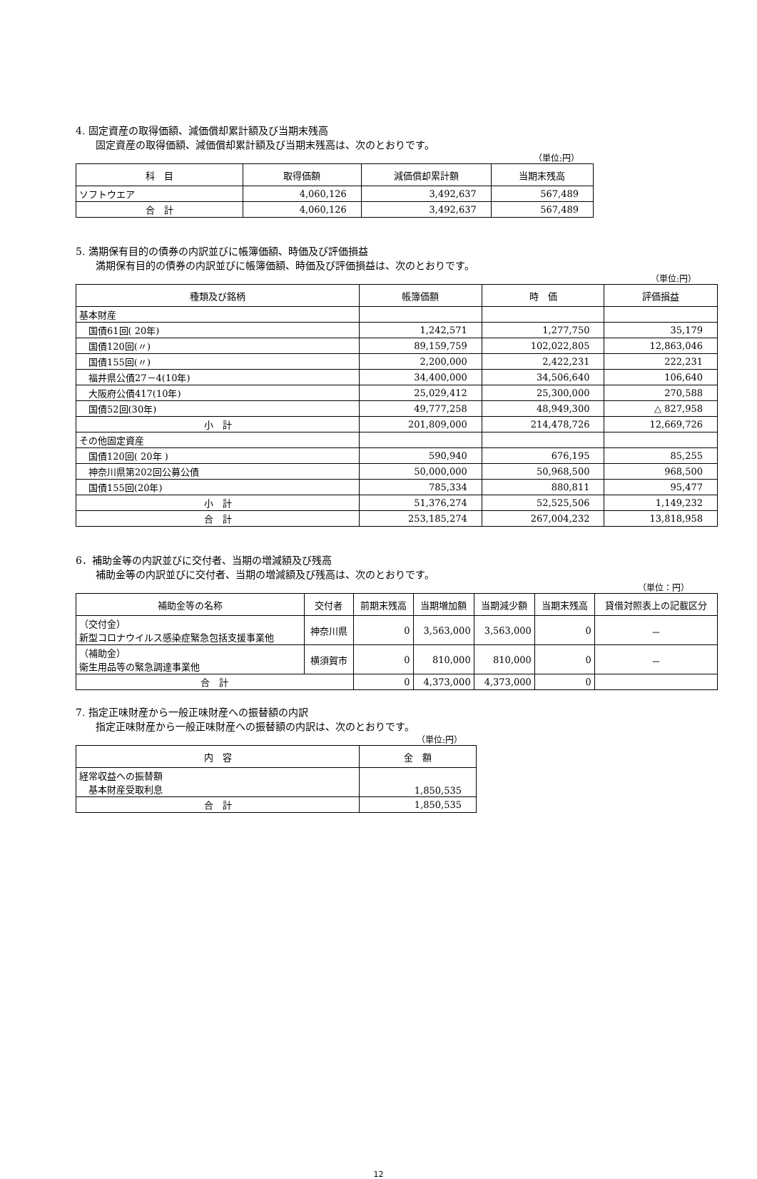4. 固定資産の取得価額、減価償却累計額及び当期末残高
固定資産の取得価額、減価償却累計額及び当期末残高は、次のとおりです。
（単位:円）
| 科 目 | 取得価額 | 減価償却累計額 | 当期末残高 |
| --- | --- | --- | --- |
| ソフトウエア | 4,060,126 | 3,492,637 | 567,489 |
| 合 計 | 4,060,126 | 3,492,637 | 567,489 |
5. 満期保有目的の債券の内訳並びに帳簿価額、時価及び評価損益
満期保有目的の債券の内訳並びに帳簿価額、時価及び評価損益は、次のとおりです。
（単位:円）
| 種類及び銘柄 | 帳簿価額 | 時 価 | 評価損益 |
| --- | --- | --- | --- |
| 基本財産 | | | |
| 国債61回( 20年) | 1,242,571 | 1,277,750 | 35,179 |
| 国債120回(〃) | 89,159,759 | 102,022,805 | 12,863,046 |
| 国債155回(〃) | 2,200,000 | 2,422,231 | 222,231 |
| 福井県公債27－4(10年) | 34,400,000 | 34,506,640 | 106,640 |
| 大阪府公債417(10年) | 25,029,412 | 25,300,000 | 270,588 |
| 国債52回(30年) | 49,777,258 | 48,949,300 | △ 827,958 |
| 小 計 | 201,809,000 | 214,478,726 | 12,669,726 |
| その他固定資産 | | | |
| 国債120回( 20年 ) | 590,940 | 676,195 | 85,255 |
| 神奈川県第202回公募公債 | 50,000,000 | 50,968,500 | 968,500 |
| 国債155回(20年) | 785,334 | 880,811 | 95,477 |
| 小 計 | 51,376,274 | 52,525,506 | 1,149,232 |
| 合 計 | 253,185,274 | 267,004,232 | 13,818,958 |
6．補助金等の内訳並びに交付者、当期の増減額及び残高
補助金等の内訳並びに交付者、当期の増減額及び残高は、次のとおりです。
（単位：円）
| 補助金等の名称 | 交付者 | 前期末残高 | 当期増加額 | 当期減少額 | 当期末残高 | 貸借対照表上の記載区分 |
| --- | --- | --- | --- | --- | --- | --- |
| （交付金） 新型コロナウイルス感染症緊急包括支援事業他 | 神奈川県 | 0 | 3,563,000 | 3,563,000 | 0 | － |
| （補助金） 衛生用品等の緊急調達事業他 | 横須賀市 | 0 | 810,000 | 810,000 | 0 | － |
| 合 計 | | 0 | 4,373,000 | 4,373,000 | 0 | |
7. 指定正味財産から一般正味財産への振替額の内訳
指定正味財産から一般正味財産への振替額の内訳は、次のとおりです。
（単位:円）
| 内 容 | 金 額 |
| --- | --- |
| 経常収益への振替額 基本財産受取利息 | 1,850,535 |
| 合 計 | 1,850,535 |
12